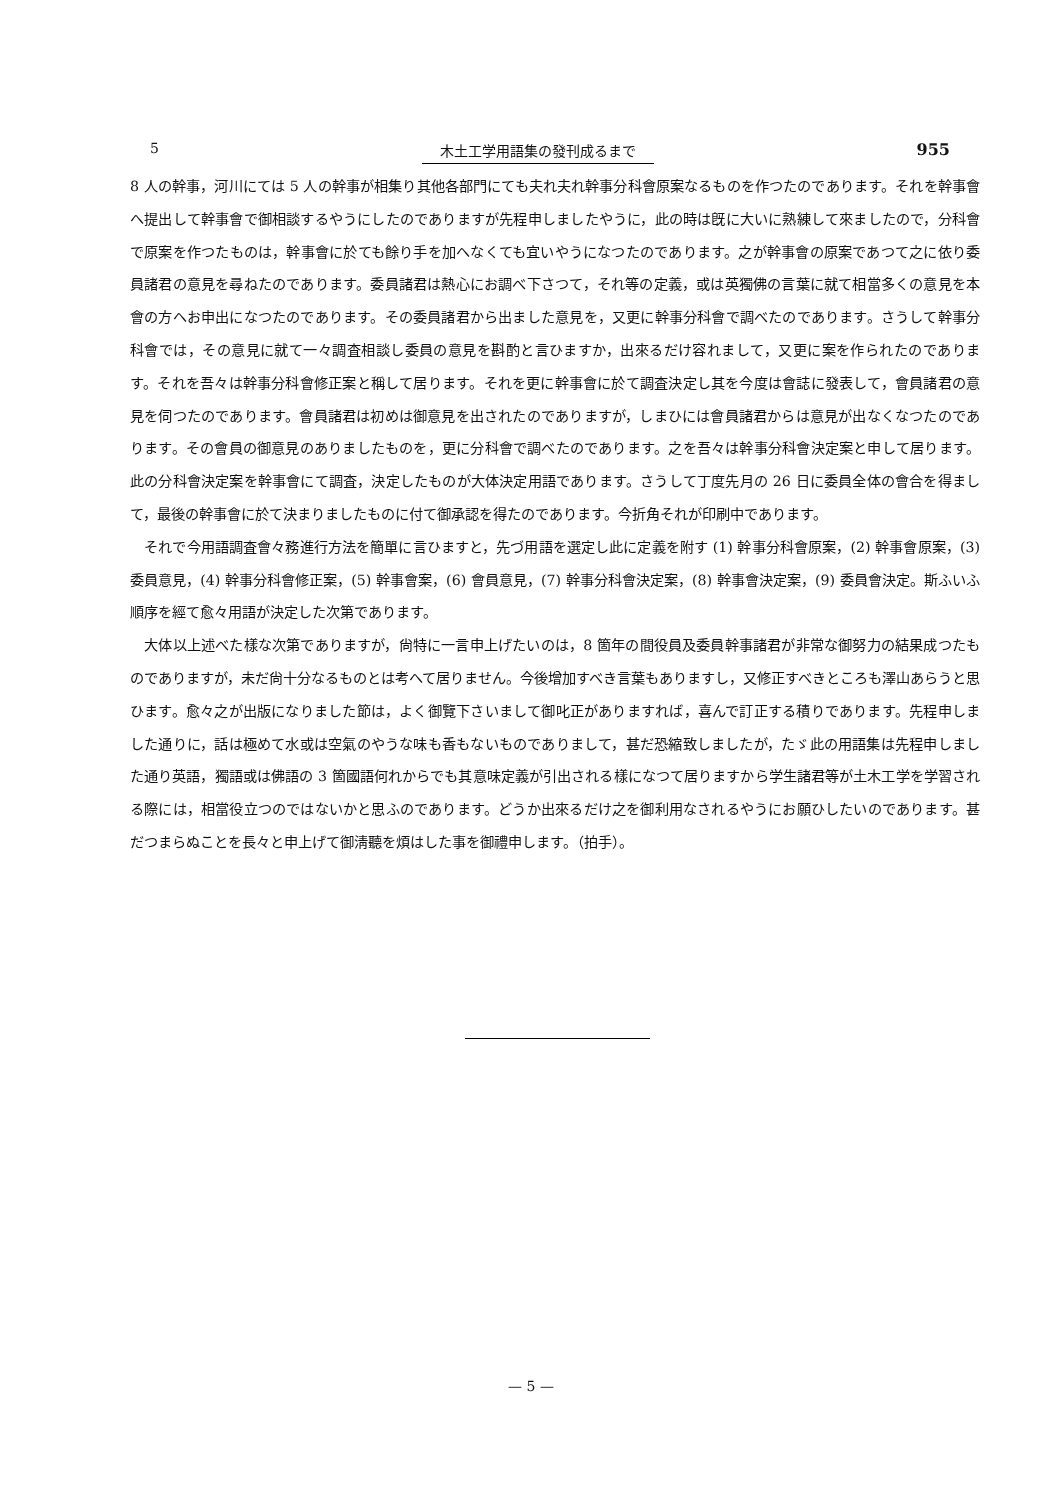5 木土工学用語集の發刊成るまで 955
8 人の幹事，河川にては 5 人の幹事が相集り其他各部門にても夫れ夫れ幹事分科會原案なるものを作つたのであります。それを幹事會へ提出して幹事會で御相談するやうにしたのでありますが先程申しましたやうに，此の時は旣に大いに熟練して來ましたので，分科會で原案を作つたものは，幹事會に於ても餘り手を加へなくても宜いやうになつたのであります。之が幹事會の原案であつて之に依り委員諸君の意見を尋ねたのであります。委員諸君は熱心にお調べ下さつて，それ等の定義，或は英獨佛の言葉に就て相當多くの意見を本會の方へお申出になつたのであります。その委員諸君から出ました意見を，又更に幹事分科會で調べたのであります。さうして幹事分科會では，その意見に就て一々調査相談し委員の意見を斟酌と言ひますか，出來るだけ容れまして，又更に案を作られたのであります。それを吾々は幹事分科會修正案と稱して居ります。それを更に幹事會に於て調査決定し其を今度は會誌に發表して，會員諸君の意見を伺つたのであります。會員諸君は初めは御意見を出されたのでありますが，しまひには會員諸君からは意見が出なくなつたのであります。その會員の御意見のありましたものを，更に分科會で調べたのであります。之を吾々は幹事分科會決定案と申して居ります。此の分科會決定案を幹事會にて調査，決定したものが大体決定用語であります。さうして丁度先月の 26 日に委員全体の會合を得まして，最後の幹事會に於て決まりましたものに付て御承認を得たのであります。今折角それが印刷中であります。
それで今用語調査會々務進行方法を簡單に言ひますと，先づ用語を選定し此に定義を附す (1) 幹事分科會原案，(2) 幹事會原案，(3) 委員意見，(4) 幹事分科會修正案，(5) 幹事會案，(6) 會員意見，(7) 幹事分科會決定案，(8) 幹事會決定案，(9) 委員會決定。斯ふいふ順序を經て愈々用語が決定した次第であります。
大体以上述べた樣な次第でありますが，尙特に一言申上げたいのは，8 箇年の間役員及委員幹事諸君が非常な御努力の結果成つたものでありますが，未だ尙十分なるものとは考へて居りません。今後增加すべき言葉もありますし，又修正すべきところも澤山あらうと思ひます。愈々之が出版になりました節は，よく御覽下さいまして御叱正がありますれば，喜んで訂正する積りであります。先程申しました通りに，話は極めて水或は空氣のやうな味も香もないものでありまして，甚だ恐縮致しましたが，たゞ此の用語集は先程申しました通り英語，獨語或は佛語の 3 箇國語何れからでも其意味定義が引出される樣になつて居りますから学生諸君等が土木工学を学習される際には，相當役立つのではないかと思ふのであります。どうか出來るだけ之を御利用なされるやうにお願ひしたいのであります。甚だつまらぬことを長々と申上げて御淸聽を煩はした事を御禮申します。（拍手）。
— 5 —